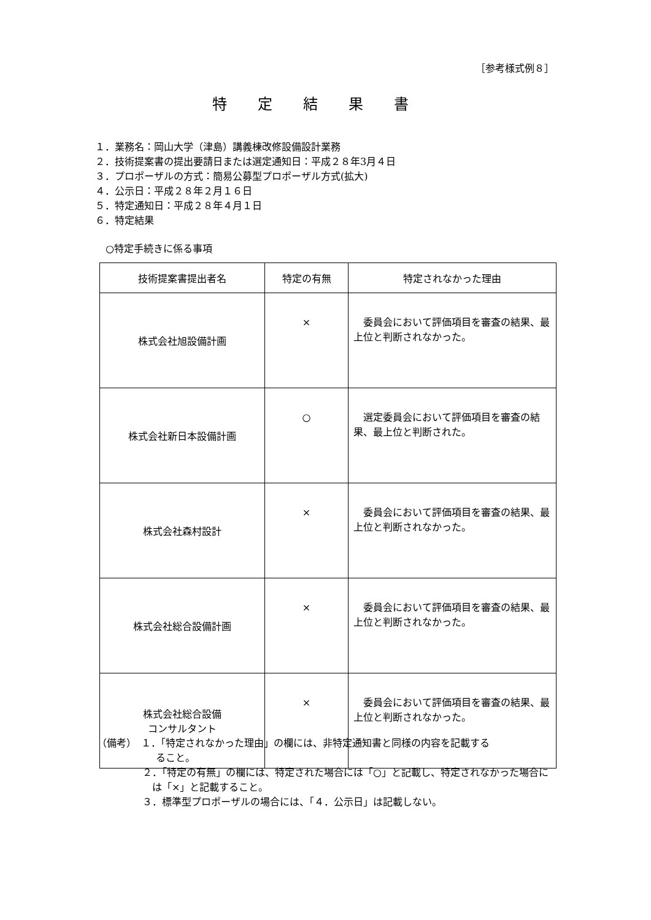［参考様式例８］
特定結果書
１．業務名：岡山大学（津島）講義棟改修設備設計業務
２．技術提案書の提出要請日または選定通知日：平成２８年3月４日
３．プロポーザルの方式：簡易公募型プロポーザル方式(拡大)
４．公示日：平成２８年２月１６日
５．特定通知日：平成２８年４月１日
６．特定結果
○特定手続きに係る事項
| 技術提案書提出者名 | 特定の有無 | 特定されなかった理由 |
| --- | --- | --- |
| 株式会社旭設備計画 | × | 委員会において評価項目を審査の結果、最上位と判断されなかった。 |
| 株式会社新日本設備計画 | ○ | 選定委員会において評価項目を審査の結果、最上位と判断された。 |
| 株式会社森村設計 | × | 委員会において評価項目を審査の結果、最上位と判断されなかった。 |
| 株式会社総合設備計画 | × | 委員会において評価項目を審査の結果、最上位と判断されなかった。 |
| 株式会社総合設備 コンサルタント | × | 委員会において評価項目を審査の結果、最上位と判断されなかった。 |
（備考）　１．「特定されなかった理由」の欄には、非特定通知書と同様の内容を記載する
　　　　　　ること。
２．「特定の有無」の欄には、特定された場合には「○」と記載し、特定されなかった場合には「×」と記載すること。
３．標準型プロポーザルの場合には、「４．公示日」は記載しない。